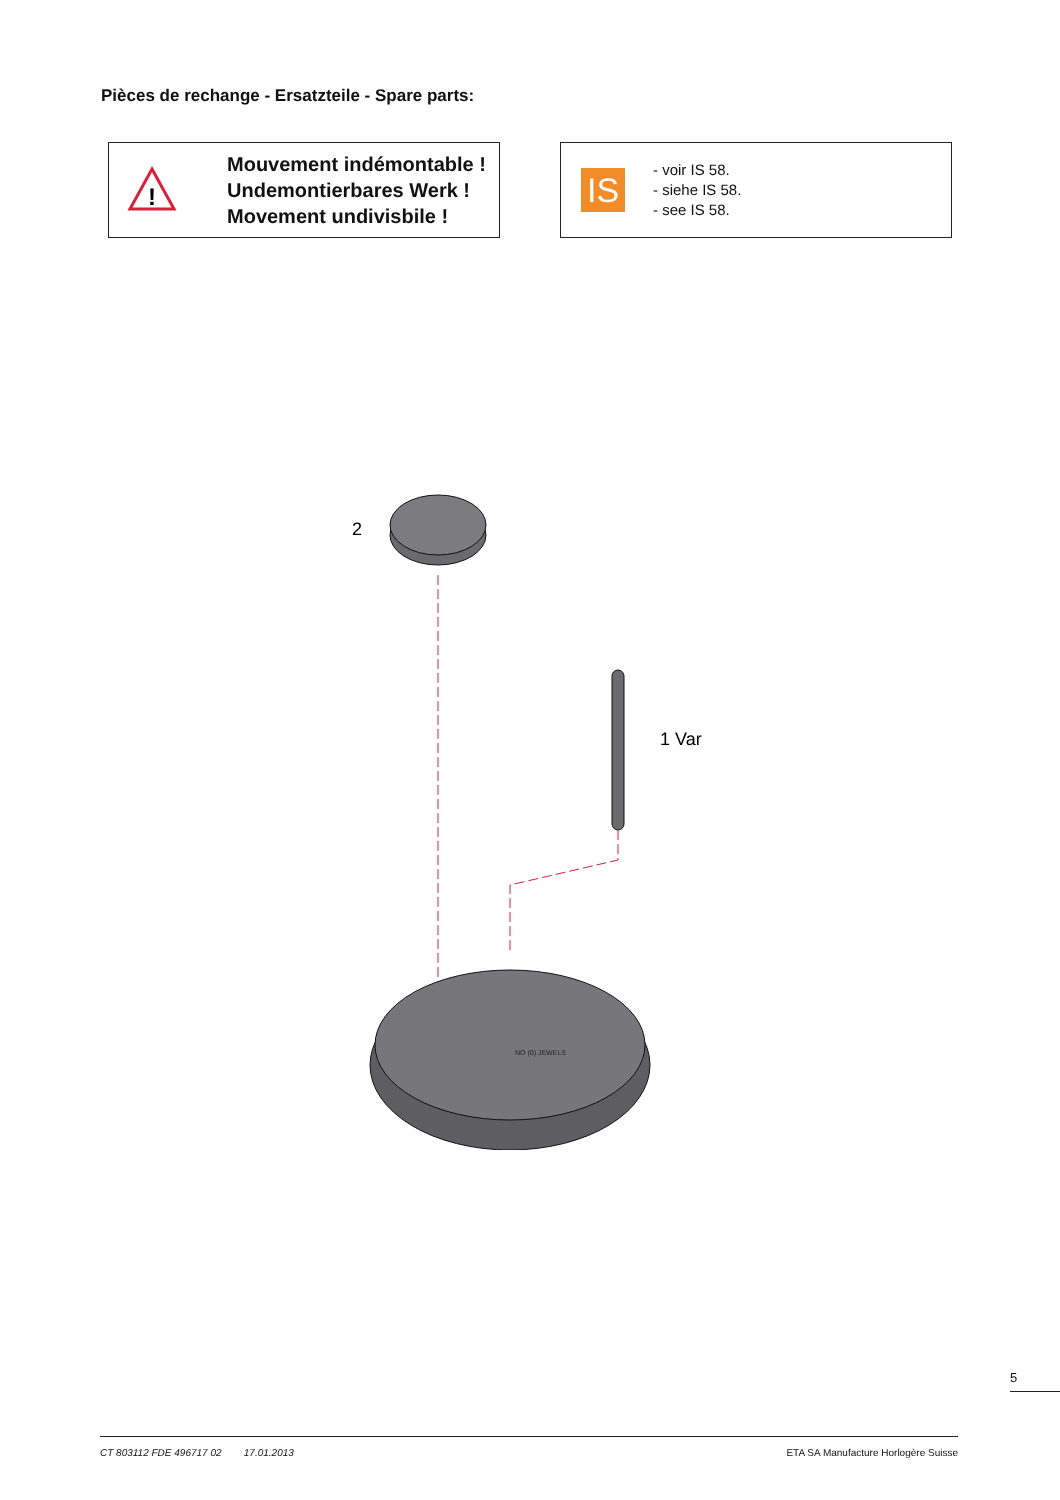Pièces de rechange - Ersatzteile - Spare parts:
!
Mouvement indémontable !
Undemontierbares Werk !
Movement undivisbile !
IS
- voir IS 58.
- siehe IS 58.
- see IS 58.
2
1 Var
NO (0) JEWELS
5
CT 803112 FDE 496717 02 17.01.2013 ETA SA Manufacture Horlogère Suisse